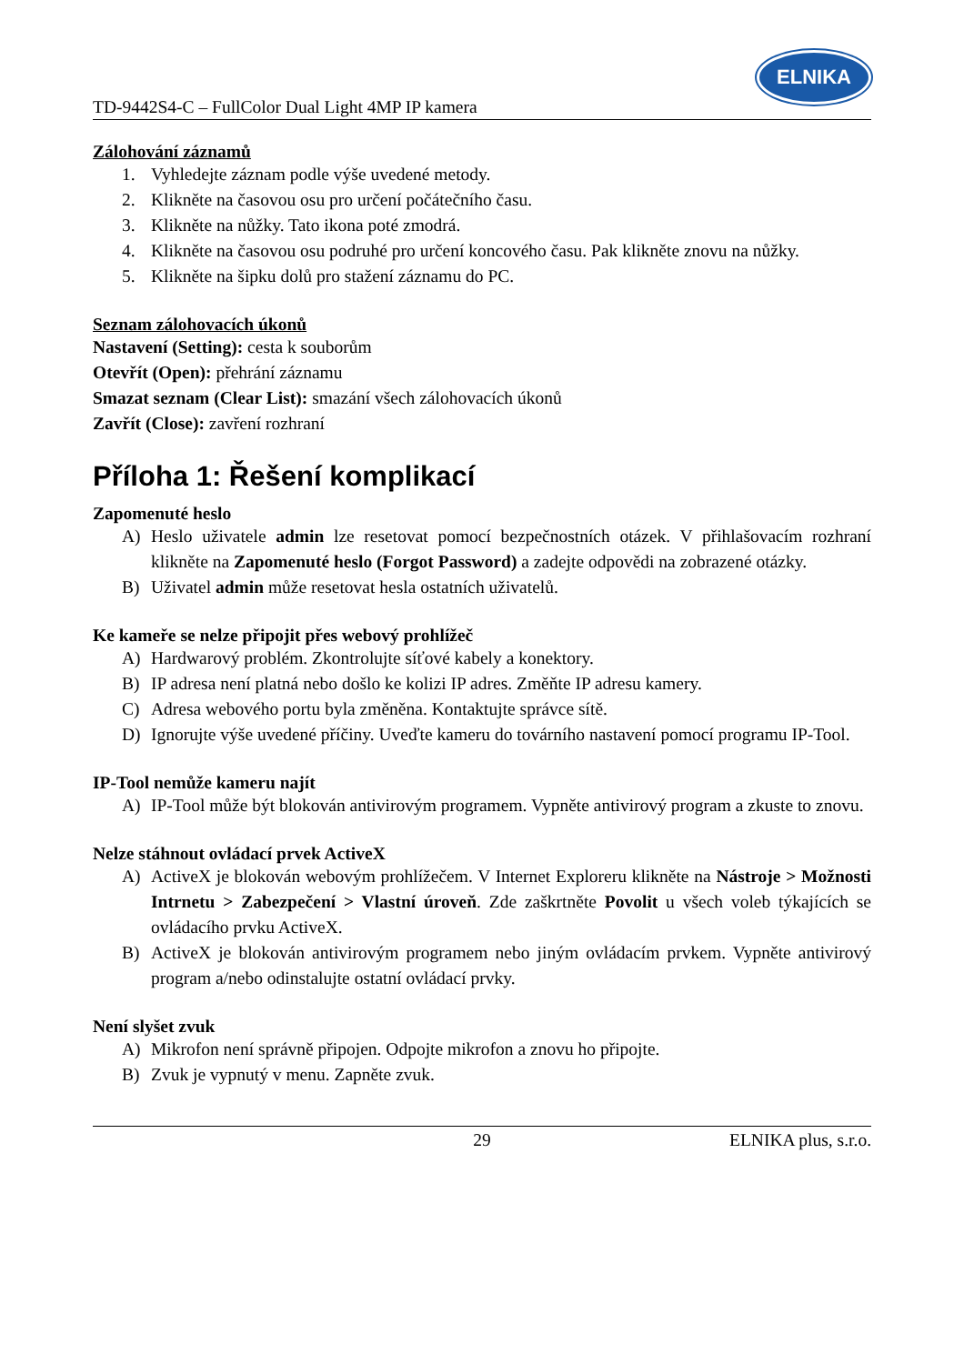TD-9442S4-C – FullColor Dual Light 4MP IP kamera
ELNIKA
Zálohování záznamů
1. Vyhledejte záznam podle výše uvedené metody.
2. Klikněte na časovou osu pro určení počátečního času.
3. Klikněte na nůžky. Tato ikona poté zmodrá.
4. Klikněte na časovou osu podruhé pro určení koncového času. Pak klikněte znovu na nůžky.
5. Klikněte na šipku dolů pro stažení záznamu do PC.
Seznam zálohovacích úkonů
Nastavení (Setting): cesta k souborům
Otevřít (Open): přehrání záznamu
Smazat seznam (Clear List): smazání všech zálohovacích úkonů
Zavřít (Close): zavření rozhraní
Příloha 1: Řešení komplikací
Zapomenuté heslo
A) Heslo uživatele admin lze resetovat pomocí bezpečnostních otázek. V přihlašovacím rozhraní klikněte na Zapomenuté heslo (Forgot Password) a zadejte odpovědi na zobrazené otázky.
B) Uživatel admin může resetovat hesla ostatních uživatelů.
Ke kameře se nelze připojit přes webový prohlížeč
A) Hardwarový problém. Zkontrolujte síťové kabely a konektory.
B) IP adresa není platná nebo došlo ke kolizi IP adres. Změňte IP adresu kamery.
C) Adresa webového portu byla změněna. Kontaktujte správce sítě.
D) Ignorujte výše uvedené příčiny. Uveďte kameru do továrního nastavení pomocí programu IP-Tool.
IP-Tool nemůže kameru najít
A) IP-Tool může být blokován antivirovým programem. Vypněte antivirový program a zkuste to znovu.
Nelze stáhnout ovládací prvek ActiveX
A) ActiveX je blokován webovým prohlížečem. V Internet Exploreru klikněte na Nástroje > Možnosti Intrnetu > Zabezpečení > Vlastní úroveň. Zde zaškrtněte Povolit u všech voleb týkajících se ovládacího prvku ActiveX.
B) ActiveX je blokován antivirovým programem nebo jiným ovládacím prvkem. Vypněte antivirový program a/nebo odinstalujte ostatní ovládací prvky.
Není slyšet zvuk
A) Mikrofon není správně připojen. Odpojte mikrofon a znovu ho připojte.
B) Zvuk je vypnutý v menu. Zapněte zvuk.
29 ELNIKA plus, s.r.o.